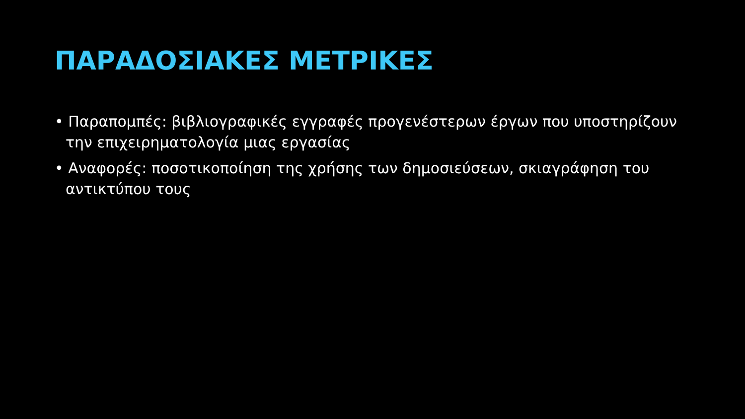ΠΑΡΑΔΟΣΙΑΚΕΣ ΜΕΤΡΙΚΕΣ
• Παραπομπές: βιβλιογραφικές εγγραφές προγενέστερων έργων που υποστηρίζουν την επιχειρηματολογία μιας εργασίας
• Αναφορές: ποσοτικοποίηση της χρήσης των δημοσιεύσεων, σκιαγράφηση του αντικτύπου τους